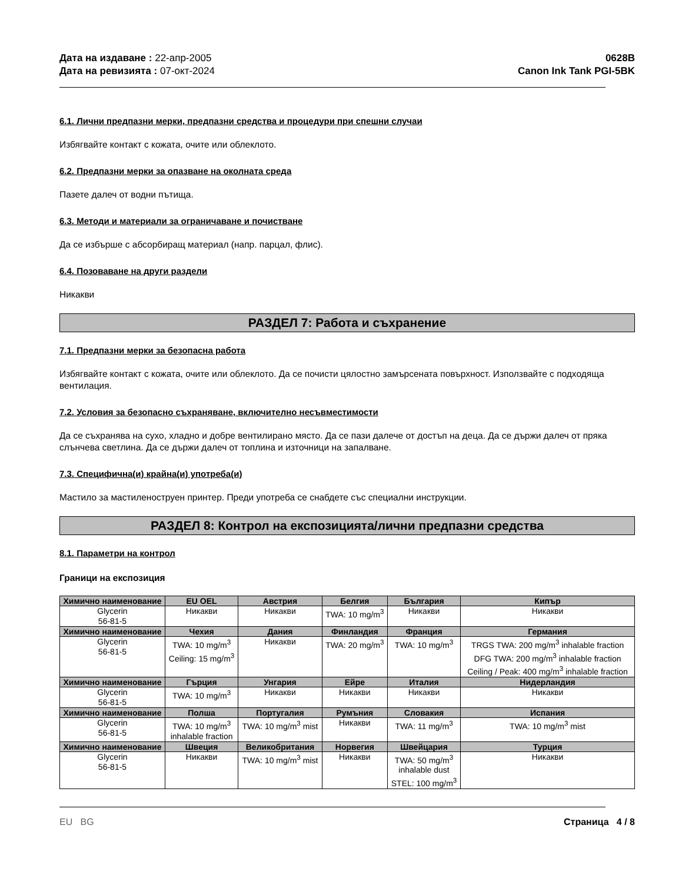Дата на издаване : 22-апр-2005
Дата на ревизията : 07-окт-2024
0628B
Canon Ink Tank PGI-5BK
6.1. Лични предпазни мерки, предпазни средства и процедури при спешни случаи
Избягвайте контакт с кожата, очите или облеклото.
6.2. Предпазни мерки за опазване на околната среда
Пазете далеч от водни пътища.
6.3. Методи и материали за ограничаване и почистване
Да се избърше с абсорбиращ материал (напр. парцал, флис).
6.4. Позоваване на други раздели
Никакви
РАЗДЕЛ 7: Работа и съхранение
7.1. Предпазни мерки за безопасна работа
Избягвайте контакт с кожата, очите или облеклото. Да се почисти цялостно замърсената повърхност. Използвайте с подходяща вентилация.
7.2. Условия за безопасно съхраняване, включително несъвместимости
Да се съхранява на сухо, хладно и добре вентилирано място. Да се пази далече от достъп на деца. Да се държи далеч от пряка слънчева светлина. Да се държи далеч от топлина и източници на запалване.
7.3. Специфична(и) крайна(и) употреба(и)
Мастило за мастиленоструен принтер. Преди употреба се снабдете със специални инструкции.
РАЗДЕЛ 8: Контрол на експозицията/лични предпазни средства
8.1. Параметри на контрол
Граници на експозиция
| Химично наименование | EU OEL | Австрия | Белгия | България | Кипър |
| --- | --- | --- | --- | --- | --- |
| Glycerin 56-81-5 | Никакви | Никакви | TWA: 10 mg/m<sup>3</sup> | Никакви | Никакви |
| Химично наименование | Чехия | Дания | Финландия | Франция | Германия |
| Glycerin 56-81-5 | TWA: 10 mg/m<sup>3</sup> Ceiling: 15 mg/m<sup>3</sup> | Никакви | TWA: 20 mg/m<sup>3</sup> | TWA: 10 mg/m<sup>3</sup> | TRGS TWA: 200 mg/m<sup>3</sup> inhalable fraction DFG TWA: 200 mg/m<sup>3</sup> inhalable fraction Ceiling / Peak: 400 mg/m<sup>3</sup> inhalable fraction |
| Химично наименование | Гърция | Унгария | Ейре | Италия | Нидерландия |
| Glycerin 56-81-5 | TWA: 10 mg/m<sup>3</sup> | Никакви | Никакви | Никакви | Никакви |
| Химично наименование | Полша | Португалия | Румъния | Словакия | Испания |
| Glycerin 56-81-5 | TWA: 10 mg/m<sup>3</sup> inhalable fraction | TWA: 10 mg/m<sup>3</sup> mist | Никакви | TWA: 11 mg/m<sup>3</sup> | TWA: 10 mg/m<sup>3</sup> mist |
| Химично наименование | Швеция | Великобритания | Норвегия | Швейцария | Турция |
| Glycerin 56-81-5 | Никакви | TWA: 10 mg/m<sup>3</sup> mist | Никакви | TWA: 50 mg/m<sup>3</sup> inhalable dust STEL: 100 mg/m<sup>3</sup> | Никакви |
EU BG Страница 4 / 8